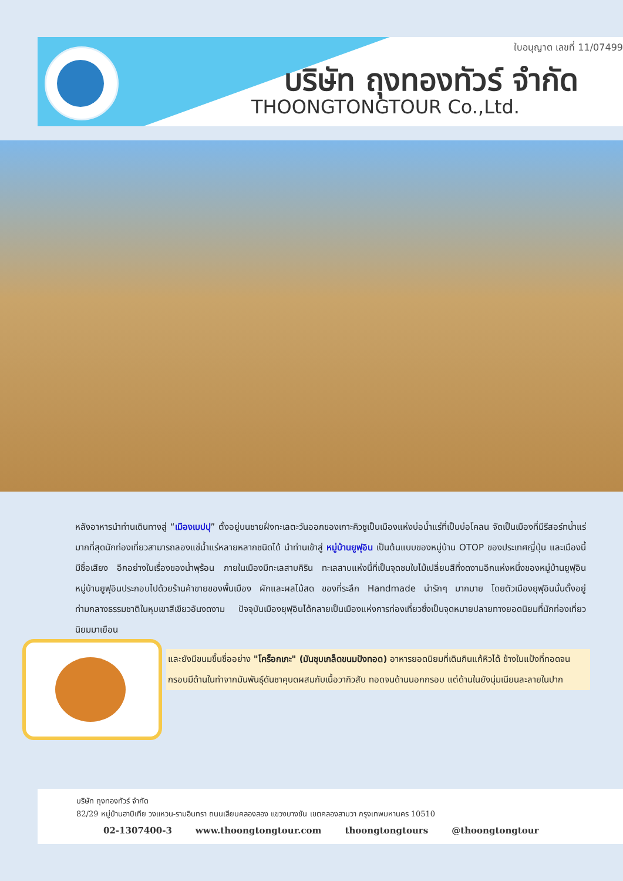ใบอนุญาต เลขที่ 11/07499
บริษัท ถุงทองทัวร์ จำกัด
THOONGTONGTOUR Co.,Ltd.
หลังอาหารนำท่านเดินทางสู่ “เมืองเบปปุ” ตั้งอยู่บนชายฝั่งทะเลตะวันออกของเกาะคิวชูเป็นเมืองแห่งบ่อน้ำแร่ที่เป็นบ่อโคลน จัดเป็นเมืองที่มีรีสอร์ทน้ำแร่มากที่สุดนักท่องเที่ยวสามารถลองแช่น้ำแร่หลายหลากชนิดได้ นำท่านเข้าสู่ หมู่บ้านยูฟุอิน เป็นต้นแบบของหมู่บ้าน OTOP ของประเทศญี่ปุ่น และเมืองนี้มีชื่อเสียง อีกอย่างในเรื่องของน้ำพุร้อน ภายในเมืองมีทะเลสาบคิริน ทะเลสาบแห่งนี้ที่เป็นจุดชมใบไม้เปลี่ยนสีที่งดงามอีกแห่งหนึ่งของหมู่บ้านยูฟุอินหมู่บ้านยูฟุอินประกอบไปด้วยร้านค้าขายของพื้นเมือง ผักและผลไม้สด ของที่ระลึก Handmade น่ารักๆ มากมาย โดยตัวเมืองยุฟุอินนั้นตั้งอยู่ท่ามกลางธรรมชาติในหุบเขาสีเขียวอันงดงาม ปัจจุบันเมืองยุฟุอินได้กลายเป็นเมืองแห่งการท่องเที่ยวซึ่งเป็นจุดหมายปลายทางยอดนิยมที่นักท่องเที่ยวนิยมมาเยือน
และยังมีขนมขึ้นชื่ออย่าง "โคร็อกเกะ" (มันชุบเกล็ดขนมปังทอด) อาหารยอดนิยมที่เดินกินแก้หิวได้ ข้างในแป้งที่ทอดจนกรอบมีด้านในทำจากมันพันธุ์ดันชาคุบดผสมกับเนื้อวากิวสับ ทอดจนด้านนอกกรอบ แต่ด้านในยังนุ่มเนียนละลายในปาก
บริษัท ถุงทองทัวร์ จำกัด
82/29 หมู่บ้านฮาบิเทีย วงแหวน-รามอินทรา ถนนเลียบคลองสอง แขวงบางชัน เขตคลองสามวา กรุงเทพมหานคร 10510
02-1307400-3 www.thoongtongtour.com thoongtongtours @thoongtongtour